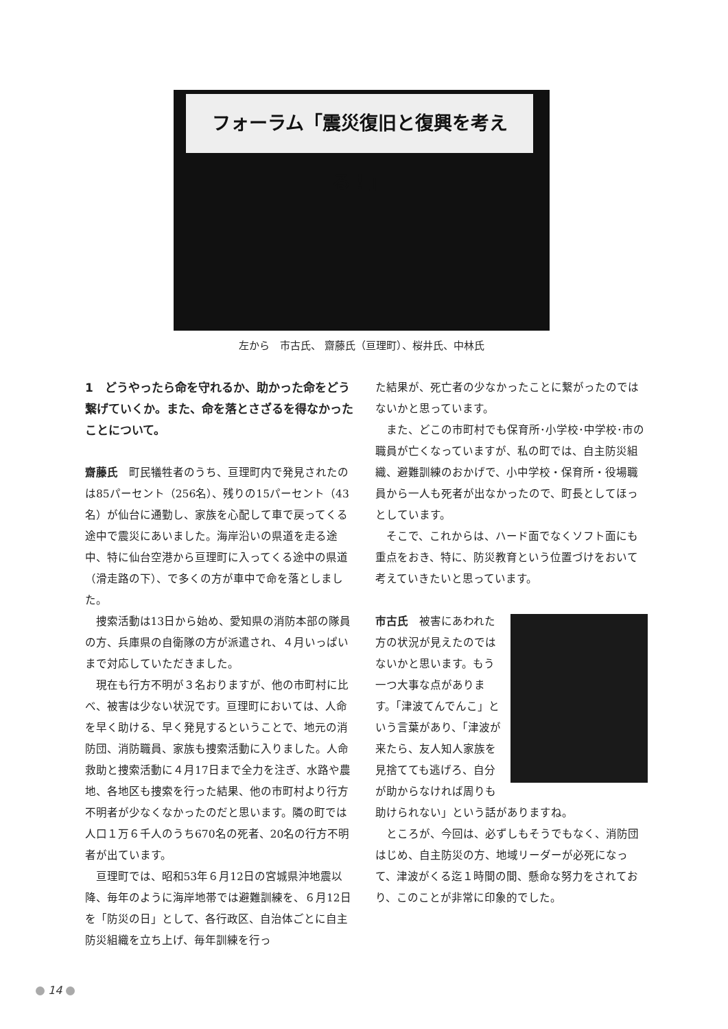フォーラム「震災復旧と復興を考える！」
左から　市古氏、 齋藤氏（亘理町）、桜井氏、中林氏
1　どうやったら命を守れるか、助かった命をどう繋げていくか。また、命を落とさざるを得なかったことについて。
齋藤氏　町民犠牲者のうち、亘理町内で発見されたのは85パーセント（256名）、残りの15パーセント（43名）が仙台に通勤し、家族を心配して車で戻ってくる途中で震災にあいました。海岸沿いの県道を走る途中、特に仙台空港から亘理町に入ってくる途中の県道（滑走路の下）、で多くの方が車中で命を落としました。
捜索活動は13日から始め、愛知県の消防本部の隊員の方、兵庫県の自衛隊の方が派遣され、４月いっぱいまで対応していただきました。
現在も行方不明が３名おりますが、他の市町村に比べ、被害は少ない状況です。亘理町においては、人命を早く助ける、早く発見するということで、地元の消防団、消防職員、家族も捜索活動に入りました。人命救助と捜索活動に４月17日まで全力を注ぎ、水路や農地、各地区も捜索を行った結果、他の市町村より行方不明者が少なくなかったのだと思います。隣の町では人口１万６千人のうち670名の死者、20名の行方不明者が出ています。
亘理町では、昭和53年６月12日の宮城県沖地震以降、毎年のように海岸地帯では避難訓練を、６月12日を「防災の日」として、各行政区、自治体ごとに自主防災組織を立ち上げ、毎年訓練を行っ
た結果が、死亡者の少なかったことに繋がったのではないかと思っています。
また、どこの市町村でも保育所･小学校･中学校･市の職員が亡くなっていますが、私の町では、自主防災組織、避難訓練のおかげで、小中学校・保育所・役場職員から一人も死者が出なかったので、町長としてほっとしています。
そこで、これからは、ハード面でなくソフト面にも重点をおき、特に、防災教育という位置づけをおいて考えていきたいと思っています。
市古氏　被害にあわれた方の状況が見えたのではないかと思います。もう一つ大事な点があります。「津波てんでんこ」という言葉があり、「津波が来たら、友人知人家族を見捨てても逃げろ、自分が助からなければ周りも助けられない」という話がありますね。
ところが、今回は、必ずしもそうでもなく、消防団はじめ、自主防災の方、地域リーダーが必死になって、津波がくる迄１時間の間、懸命な努力をされており、このことが非常に印象的でした。
14